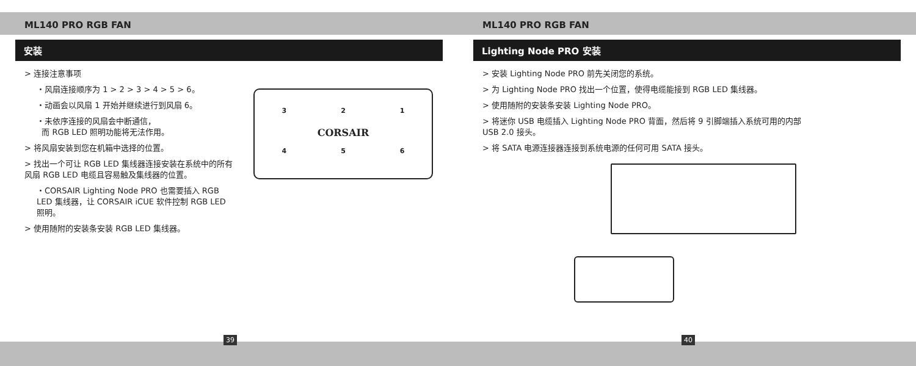ML140 PRO RGB FAN
安装
> 连接注意事项
・风扇连接顺序为 1 > 2 > 3 > 4 > 5 > 6。
・动画会以风扇 1 开始并继续进行到风扇 6。
・未依序连接的风扇会中断通信，
而 RGB LED 照明功能将无法作用。
> 将风扇安装到您在机箱中选择的位置。
> 找出一个可让 RGB LED 集线器连接安装在系统中的所有风扇 RGB LED 电缆且容易触及集线器的位置。
・CORSAIR Lighting Node PRO 也需要插入 RGB LED 集线器，让 CORSAIR iCUE 软件控制 RGB LED 照明。
> 使用随附的安装条安装 RGB LED 集线器。
3 2 1
CORSAIR
4 5 6
39
ML140 PRO RGB FAN
Lighting Node PRO 安装
> 安装 Lighting Node PRO 前先关闭您的系统。
> 为 Lighting Node PRO 找出一个位置，使得电缆能接到 RGB LED 集线器。
> 使用随附的安装条安装 Lighting Node PRO。
> 将迷你 USB 电缆插入 Lighting Node PRO 背面，然后将 9 引脚端插入系统可用的内部 USB 2.0 接头。
> 将 SATA 电源连接器连接到系统电源的任何可用 SATA 接头。
40